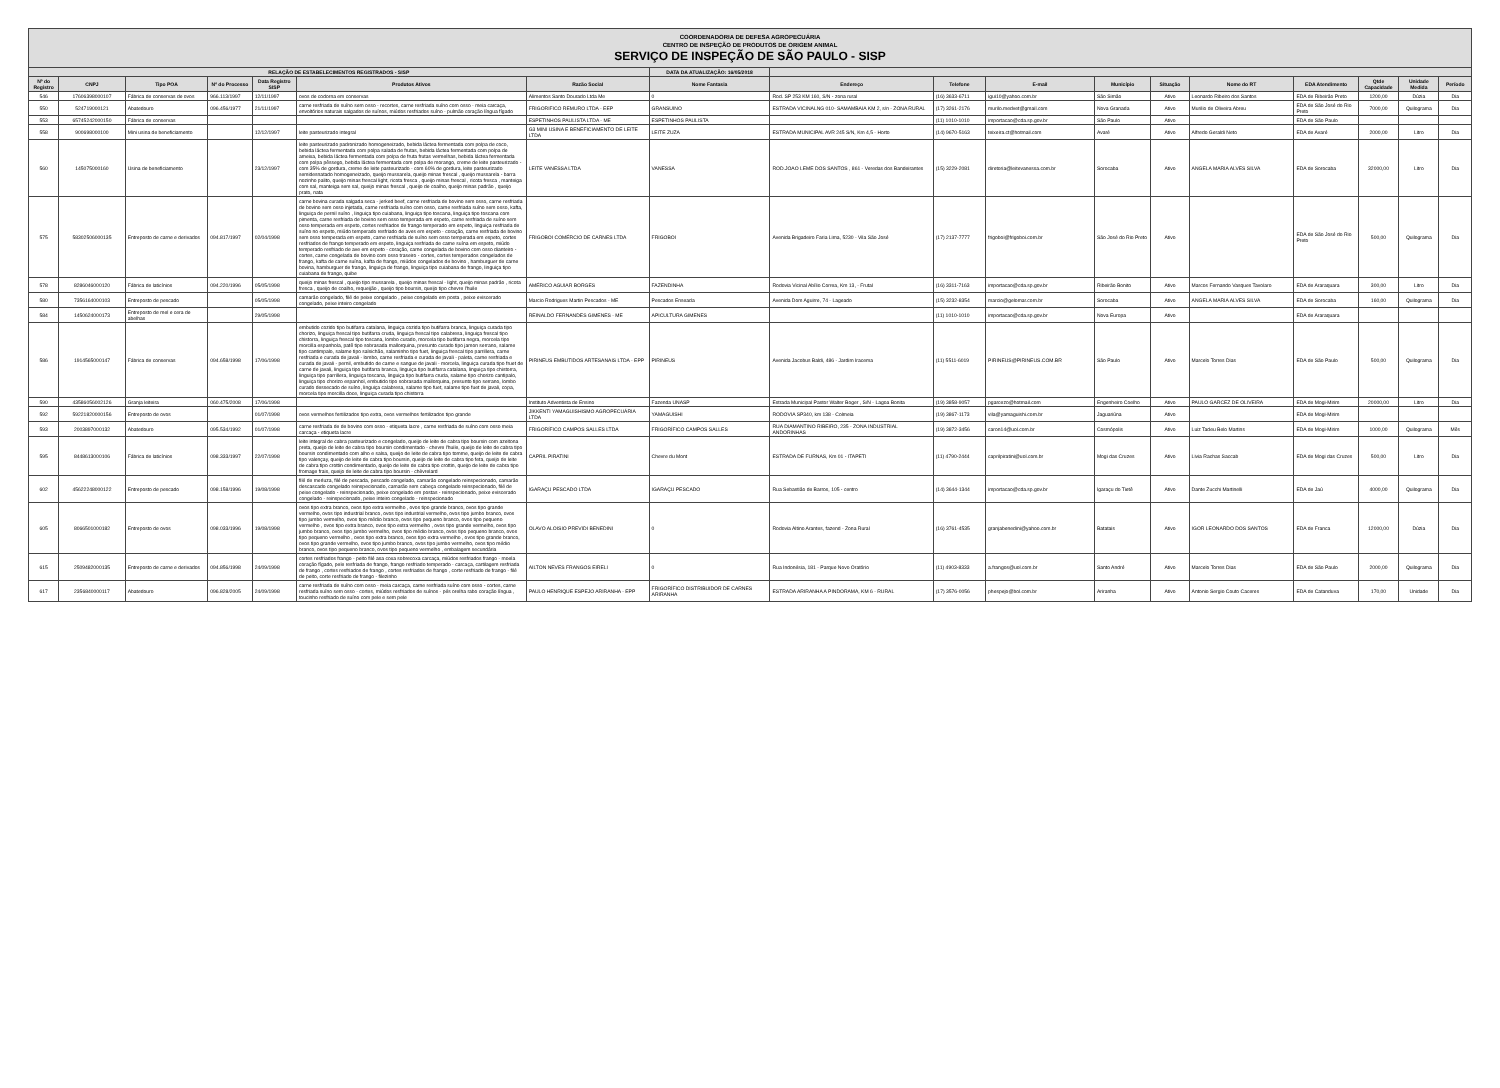| COORDENADORIA DE DEFESA AGROPECUÁRIA CENTRO DE INSPEÇÃO DE PRODUTOS DE ORIGEM ANIMAL SERVIÇO DE INSPEÇÃO DE SÃO PAULO - SISP | | | | | | | | | | | | | | | | | |
| RELAÇÃO DE ESTABELECIMENTOS REGISTRADOS - SISP | | | | | | | DATA DA ATUALIZAÇÃO: 16/05/2018 | | | | | | | | | | |
| Nº do Registro | CNPJ | Tipo POA | Nº do Processo | Data Registro SISP | Produtos Ativos | Razão Social | Nome Fantasia | Endereço | Telefone | E-mail | Município | Situação | Nome do RT | EDA Atendimento | Qtde Capacidade | Unidade Medida | Período |
| 546 | 17606398000107 | Fábrica de conservas de ovos | 966.113/1997 | 12/11/1997 | ovos de codorna em conservas | Alimentos Santo Dourado Ltda Me | 0 | Rod. SP 253 KM 160, S/N - zona rural | (16) 3633-6711 | igui10@yahoo.com.br | São Simão | Ativo | Leonardo Ribeiro dos Santos | EDA de Ribeirão Preto | 1200,00 | Dúzia | Dia |
| 550 | 524719000121 | Abatedouro | 096.456/1977 | 21/11/1997 | carne resfriada de suíno sem osso - recortes, carne resfriada suíno com osso - meia carcaça, envoltórios naturais salgados de suínos, miúdos resfriados suíno - pulmão coração língua fígado | FRIGORIFICO REMURO LTDA - EEP | GRANSUINO | ESTRADA VICINALNG 010- SAMAMBAIA KM 2, s/n - ZONA RURAL | (17) 3261-2176 | murilo.medvet@gmail.com | Nova Granada | Ativo | Murilio de Oliveira Abreu | EDA de São José do Rio Preto | 7000,00 | Quilograma | Dia |
| 553 | 65745242000150 | Fábrica de conservas | | | | ESPETINHOS PAULISTA LTDA - ME | ESPETINHOS PAULISTA | | (11) 1010-1010 | importacao@cda.sp.gov.br | São Paulo | Ativo | | EDA de São Paulo | | | |
| 558 | 900698000100 | Mini usina de beneficiamento | | 12/12/1997 | leite pasteurizado integral | G3 MINI USINA E BENEFICIAMENTO DE LEITE LTDA | LEITE ZUZA | ESTRADA MUNICIPAL AVR 245 S/N, Km 4,5 - Horto | (14) 9670-5163 | teixeira.ct@hotmail.com | Avaré | Ativo | Alfredo Geraldi Neto | EDA de Avaré | 2000,00 | Litro | Dia |
| 560 | 145075000160 | Usina de beneficiamento | | 23/12/1997 | leite pasteurizado padronizado homogeneizado, bebida láctea fermentada com polpa de coco, bebida láctea fermentada com polpa salada de frutas, bebida láctea fermentada com polpa de ameixa, bebida láctea fermentada com polpa de fruta frutas vermelhas, bebida láctea fermentada com polpa pêssego, bebida láctea fermentada com polpa de morango, creme de leite pasteurizado - com 35% de gordura, creme de leite pasteurizado - com 60% de gordura, leite pasteurizado semidesnatado homogeneizado, queijo mussarela, queijo minas frescal , queijo mussarela - barra nozinho palito, queijo minas frescal light, ricota fresca , queijo minas frescal , ricota fresca , manteiga com sal, manteiga sem sal, queijo minas frescal , queijo de coalho, queijo minas padrão , queijo prato, nata | LEITE VANESSA LTDA | VANESSA | ROD.JOAO LEME DOS SANTOS , 861 - Veredas dos Bandeirantes | (15) 3229-2081 | diretoria@leitevanessa.com.br | Sorocaba | Ativo | ANGELA MARIA ALVES SILVA | EDA de Sorocaba | 32000,00 | Litro | Dia |
| 575 | 58302506000135 | Entreposto de carne e derivados | 094.817/1997 | 02/04/1998 | carne bovina curada salgada seca - jerked beef, carne resfriada de bovino sem osso, carne resfriada de bovino sem osso injetada, carne resfriada suíno com osso, carne resfriada suíno sem osso, kafta, linguiça de pernil suíno , linguiça tipo cuiabana, linguiça tipo toscana, linguiça tipo toscana com pimenta, carne resfriada de bovino sem osso temperada em espeto, carne resfriada de suíno sem osso temperada em espeto, cortes resfriados de frango temperado em espeto, linguiça resfriada de suíno no espeto, miúdo temperado resfriado de aves em espeto - coração, carne resfriada de bovino sem osso temperada em espeto, carne resfriada de suíno sem osso temperada em espeto, cortes resfriados de frango temperado em espeto, linguiça resfriada de carne suína em espeto, miúdo temperado resfriado de ave em espeto - coração, carne congelada de bovino com osso dianteiro - cortes, carne congelada de bovino com osso traseiro - cortes, cortes temperados congelados de frango, kafta de carne suína, kafta de frango, miúdos congelados de bovino , hamburguer de carne bovina, hamburguer de frango, linguiça de frango, linguiça tipo cuiabana de frango, linguiça tipo cuiabana de frango, quibe | FRIGOBOI COMÉRCIO DE CARNES LTDA | FRIGOBOI | Avenida Brigadeiro Faria Lima, 5230 - Vila São José | (17) 2137-7777 | frigoboi@frigoboi.com.br | São José do Rio Preto | Ativo | | EDA de São José do Rio Preto | 500,00 | Quilograma | Dia |
| 578 | 8286046000120 | Fábrica de laticínios | 094.220/1996 | 05/05/1998 | queijo minas frescal , queijo tipo mussarela , queijo minas frescal - light, queijo minas padrão , ricota fresca , queijo de coalho, requeijão , queijo tipo boursin, queijo tipo chevre l'huile | AMÉRICO AGUIAR BORGES | FAZENDINHA | Rodovia Vicinal Abílio Correa, Km 13, - Frutal | (16) 3311-7163 | importacao@cda.sp.gov.br | Ribeirão Bonito | Ativo | Marcos Fernando Vasques Tavolaro | EDA de Araraquara | 300,00 | Litro | Dia |
| 580 | 7356164000103 | Entreposto de pescado | | 05/05/1998 | camarão congelado, filé de peixe congelado , peixe congelado em posta , peixe eviscerado congelado, peixe inteiro congelado | Marcio Rodrigues Martin Pescados - ME | Pescados Enseada | Avenida Dom Aguirre, 74 - Lageado | (15) 3232-8354 | marcio@gelomar.com.br | Sorocaba | Ativo | ANGELA MARIA ALVES SILVA | EDA de Sorocaba | 160,00 | Quilograma | Dia |
| 584 | 1450624000173 | Entreposto de mel e cera de abelhas | | 29/05/1998 | | REINALDO FERNANDES GIMENES - ME | APICULTURA GIMENES | | (11) 1010-1010 | importacao@cda.sp.gov.br | Nova Europa | Ativo | | EDA de Araraquara | | | |
| 586 | 1914565000147 | Fábrica de conservas | 094.658/1998 | 17/06/1998 | embutido cozido tipo butifarra catalana, linguiça cozida tipo butifarra branca, linguiça curada tipo chorizo, linguiça frescal tipo butifarra cruda, linguiça frescal tipo calabresa, linguiça frescal tipo chistorra, linguiça frescal tipo toscana, lombo curado, morcela tipo butifarra negra, morcela tipo morcilla espanhola, patê tipo sobrasada mallorquina, presunto curado tipo jamon serrano, salame tipo cantimpalo, salame tipo salsichão, salaminho tipo fuet, linguiça frescal tipo parrillera, carne resfriada e curada de javali - lombo, carne resfriada e curada de javali - paleta, carne resfriada e curada de javali - pernil, embutido de carne e sangue de javali - morcela, linguiça curada tipo fruet de carne de javali, linguiça tipo butifarra branca, linguiça tipo butifarra catalana, linguiça tipo chistorra, linguiça tipo parrillera, linguiça toscana, linguiça tipo butifarra cruda, salame tipo chorizo cantipalo, linguiça tipo chorizo espanhol, embutido tipo sobrasada mallorquina, presunto tipo serrano, lombo curado dessecado de suíno, linguiça calabresa, salame tipo fuet, salame tipo fuet de javali, copa, morcela tipo morcilla doce, linguiça curada tipo chistorra | PIRINEUS EMBUTIDOS ARTESANAIS LTDA - EPP | PIRINEUS | Avenida Jacobus Baldi, 486 - Jardim Iracema | (11) 5511-6019 | PIRINEUS@PIRINEUS.COM.BR | São Paulo | Ativo | Marcelo Torres Dias | EDA de São Paulo | 500,00 | Quilograma | Dia |
| 590 | 43586056002126 | Granja leiteira | 060.475/2008 | 17/06/1998 | | Instituto Adventista de Ensino | Fazenda UNASP | Estrada Municipal Pastor Walter Boger , S/N - Lagoa Bonita | (19) 3858-9057 | pgarcezo@hotmail.com | Engenheiro Coelho | Ativo | PAULO GARCEZ DE OLIVEIRA | EDA de Mogi-Mirim | 20000,00 | Litro | Dia |
| 592 | 59221820000156 | Entreposto de ovos | | 01/07/1998 | ovos vermelhos fertilizados tipo extra, ovos vermelhos fertilizados tipo grande | JIKKENTI YAMAGUISHISMO AGROPECUÁRIA LTDA | YAMAGUISHI | RODOVIA SP340, km 138 - Colmeia | (19) 3867-1173 | vila@yamaguishi.com.br | Jaguariúna | Ativo | | EDA de Mogi-Mirim | | | |
| 593 | 2003897000132 | Abatedouro | 095.534/1992 | 01/07/1998 | carne resfriada de de bovino com osso - etiqueta lacre , carne resfriada de suíno com osso meia carcaça - etiqueta lacre | FRIGORÍFICO CAMPOS SALLES LTDA | FRIGORÍFICO CAMPOS SALLES | RUA DIAMANTINO RIBEIRO, 235 - ZONA INDUSTRIAL ANDORINHAS | (19) 3872-3456 | caron14@uol.com.br | Cosmópolis | Ativo | Luiz Tadeu Belo Martins | EDA de Mogi-Mirim | 1000,00 | Quilograma | Mês |
| 595 | 8448613000106 | Fábrica de laticínios | 098.333/1997 | 22/07/1998 | leite integral de cabra pasteurizado e congelado, queijo de leite de cabra tipo boursin com azeitona preta, queijo de leite de cabra tipo boursin condimentado - chevre l'huile, queijo de leite de cabra tipo boursin condimentado com alho e salsa, queijo de leite de cabra tipo tomme, queijo de leite de cabra tipo valençay, queijo de leite de cabra tipo boursin, queijo de leite de cabra tipo feta, queijo de leite de cabra tipo crottin condimentado, queijo de leite de cabra tipo crottin, queijo de leite de cabra tipo fromage frais, queijo de leite de cabra tipo boursin - chèvrelard | CAPRIL PIRATINI | Chevre du Mont | ESTRADA DE FURNAS, Km 01 - ITAPETI | (11) 4790-2444 | caprilpiratini@uol.com.br | Mogi das Cruzes | Ativo | Livia Rachas Saccab | EDA de Mogi das Cruzes | 500,00 | Litro | Dia |
| 602 | 45622248000122 | Entreposto de pescado | 098.158/1996 | 19/08/1998 | filé de merluza, filé de pescada, pescado congelado, camarão congelado reinspecionado, camarão descascado congelado reinspecionado, camarão sem cabeça congelado reinspecionado, filé de peixe congelado - reinspecionado, peixe congelado em postas - reinspecionado, peixe eviscerado congelado - reinspecionado, peixe inteiro congelado - reinspecionado | IGARAÇU PESCADO LTDA | IGARAÇU PESCADO | Rua Sebastião de Barros, 105 - centro | (14) 3644-1344 | importacao@cda.sp.gov.br | Igaraçu do Tietê | Ativo | Dante Zucchi Martinelli | EDA de Jaú | 4000,00 | Quilograma | Dia |
| 605 | 8066501000182 | Entreposto de ovos | 098.033/1996 | 19/08/1998 | ovos tipo extra branco, ovos tipo extra vermelho , ovos tipo grande branco, ovos tipo grande vermelho, ovos tipo industrial branco, ovos tipo industrial vermelho, ovos tipo jumbo branco, ovos tipo jumbo vermelho, ovos tipo médio branco, ovos tipo pequeno branco, ovos tipo pequeno vermelho , ovos tipo extra branco, ovos tipo extra vermelho , ovos tipo grande vermelho, ovos tipo jumbo branco, ovos tipo jumbo vermelho, ovos tipo médio branco, ovos tipo pequeno branco, ovos tipo pequeno vermelho , ovos tipo extra branco, ovos tipo extra vermelho , ovos tipo grande branco, ovos tipo grande vermelho, ovos tipo jumbo branco, ovos tipo jumbo vermelho, ovos tipo médio branco, ovos tipo pequeno branco, ovos tipo pequeno vermelho , embalagem secundária | OLAVO ALOISIO PREVIDI BENEDINI | 0 | Rodovia Altino Arantes, fazend - Zona Rural | (16) 3761-4535 | granjabenedini@yahoo.com.br | Batatais | Ativo | IGOR LEONARDO DOS SANTOS | EDA de Franca | 12000,00 | Dúzia | Dia |
| 615 | 2509482000135 | Entreposto de carne e derivados | 094.856/1998 | 24/09/1998 | cortes resfriados frango - peito filé asa coxa sobrecoxa carcaça, miúdos resfriados frango - moela coração fígado, pele resfriada de frango, frango resfriado temperado - carcaça, cartilagem resfriada de frango , cortes resfriados de frango , cortes resfriados de frango , corte resfriado de frango - filé de peito, corte resfriado de frango - filezinho | AILTON NEVES FRANGOS EIRELI | 0 | Rua Indonésia, 181 - Parque Novo Oratório | (11) 4903-8333 | a.frangos@uol.com.br | Santo André | Ativo | Marcelo Torres Dias | EDA de São Paulo | 2000,00 | Quilograma | Dia |
| 617 | 2356840000117 | Abatedouro | 096.828/2005 | 24/09/1998 | carne resfriada de suíno com osso - meia carcaça, carne resfriada suíno com osso - cortes, carne resfriada suíno sem osso - cortes, miúdos resfriados de suínos - pés orelha rabo coração língua , toucinho resfriado de suíno com pele e sem pele | PAULO HENRIQUE ESPEJO ARIRANHA - EPP | FRIGORÍFICO DISTRIBUIDOR DE CARNES ARIRANHA | ESTRADA ARIRANHA A PINDORAMA, KM 6 - RURAL | (17) 3576-0056 | phespejo@bol.com.br | Ariranha | Ativo | Antonio Sergio Couto Caceres | EDA de Catanduva | 170,00 | Unidade | Dia |